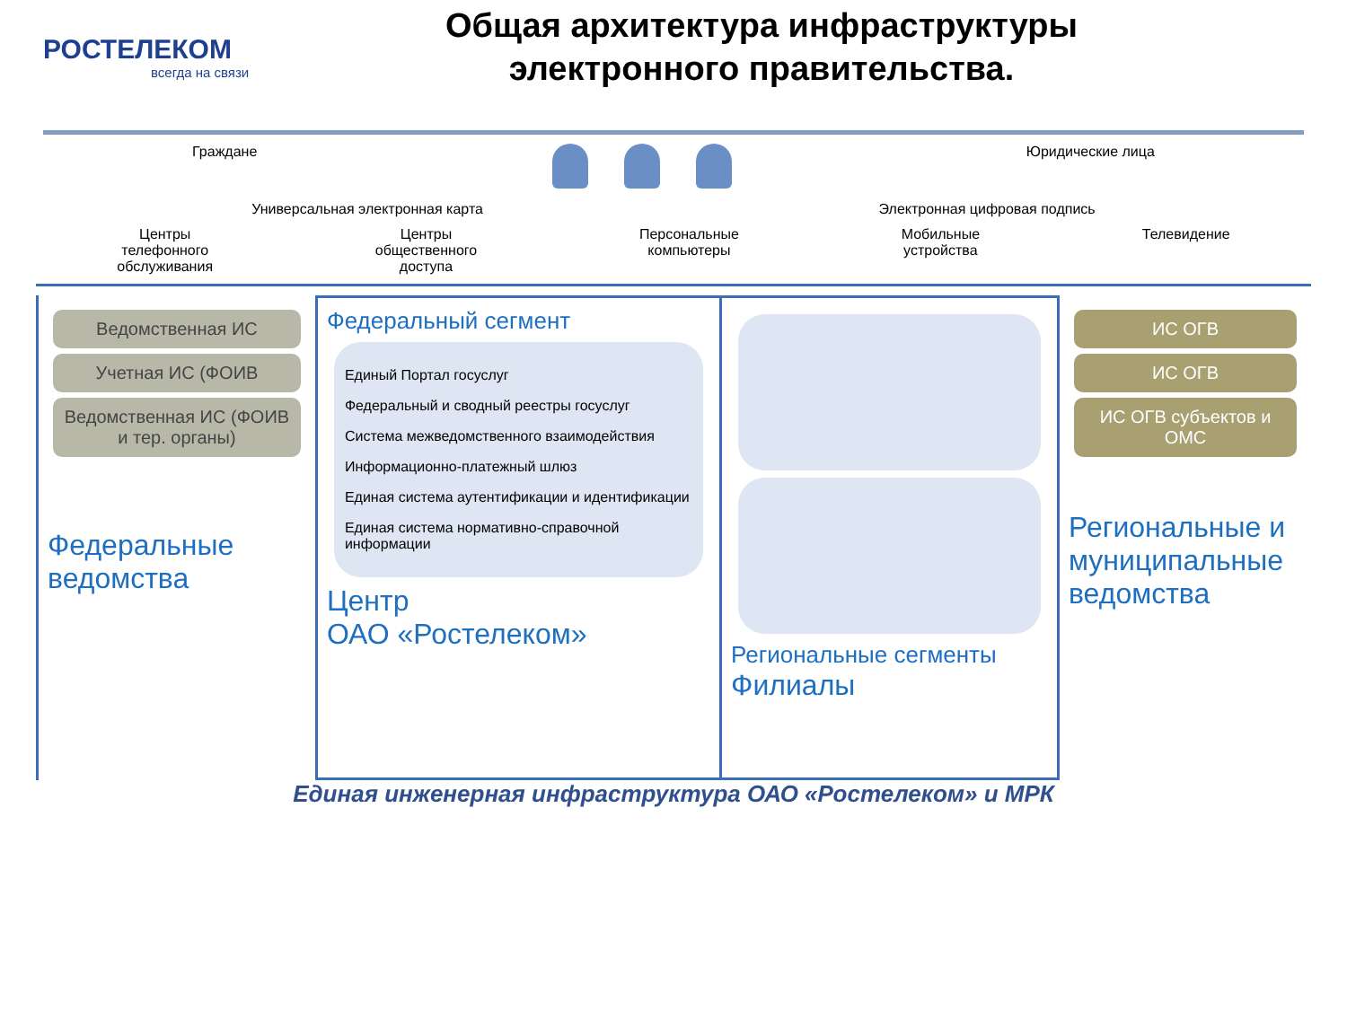РОСТЕЛЕКОМ
всегда на связи
Общая архитектура инфраструктуры электронного правительства.
Граждане Юридические лица
Универсальная электронная карта Электронная цифровая подпись
Центры
телефонного
обслуживания Центры
общественного
доступа Персональные
компьютеры Мобильные
устройства Телевидение
Ведомственная ИС
Учетная ИС (ФОИВ
Ведомственная ИС (ФОИВ и тер. органы)
Федеральные ведомства
Федеральный сегмент
Единый Портал госуслуг
Федеральный и сводный реестры госуслуг
Система межведомственного взаимодействия
Информационно-платежный шлюз
Единая система аутентификации и идентификации
Единая система нормативно-справочной информации
Центр
ОАО «Ростелеком»
Региональные сегменты
Филиалы
ИС ОГВ
ИС ОГВ
ИС ОГВ субъектов и ОМС
Региональные и муниципальные ведомства
Единая инженерная инфраструктура ОАО «Ростелеком» и МРК